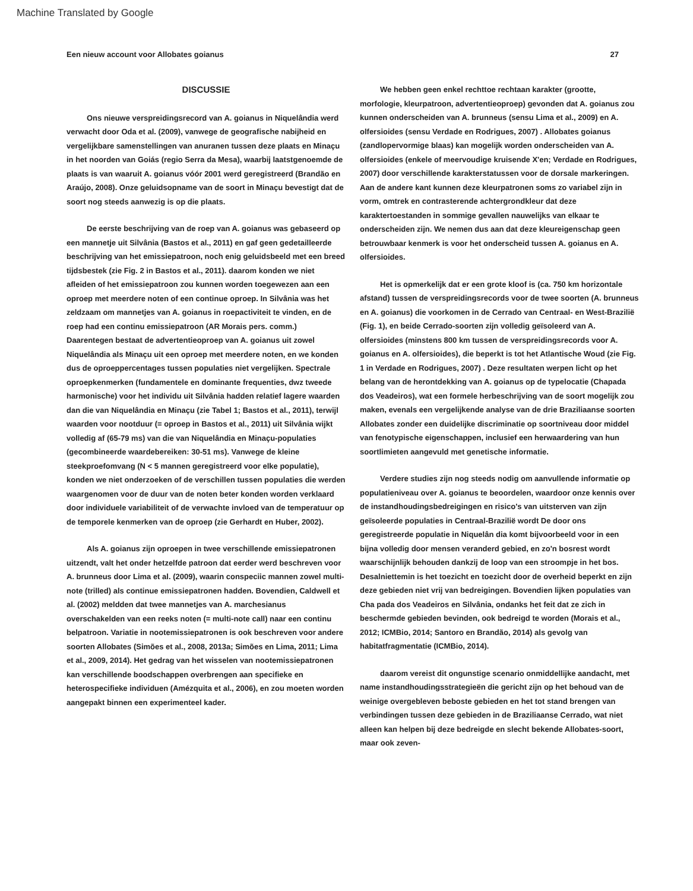Machine Translated by Google
Een nieuw account voor Allobates goianus 27
DISCUSSIE
Ons nieuwe verspreidingsrecord van A. goianus in Niquelândia werd verwacht door Oda et al. (2009), vanwege de geografische nabijheid en vergelijkbare samenstellingen van anuranen tussen deze plaats en Minaçu in het noorden van Goiás (regio Serra da Mesa), waarbij laatstgenoemde de plaats is van waaruit A. goianus vóór 2001 werd geregistreerd (Brandão en Araújo, 2008). Onze geluidsopname van de soort in Minaçu bevestigt dat de soort nog steeds aanwezig is op die plaats.
De eerste beschrijving van de roep van A. goianus was gebaseerd op een mannetje uit Silvânia (Bastos et al., 2011) en gaf geen gedetailleerde beschrijving van het emissiepatroon, noch enig geluidsbeeld met een breed tijdsbestek (zie Fig. 2 in Bastos et al., 2011). daarom konden we niet afleiden of het emissiepatroon zou kunnen worden toegewezen aan een oproep met meerdere noten of een continue oproep. In Silvânia was het zeldzaam om mannetjes van A. goianus in roepactiviteit te vinden, en de roep had een continu emissiepatroon (AR Morais pers. comm.) Daarentegen bestaat de advertentieoproep van A. goianus uit zowel Niquelândia als Minaçu uit een oproep met meerdere noten, en we konden dus de oproeppercentages tussen populaties niet vergelijken. Spectrale oproepkenmerken (fundamentele en dominante frequenties, dwz tweede harmonische) voor het individu uit Silvânia hadden relatief lagere waarden dan die van Niquelândia en Minaçu (zie Tabel 1; Bastos et al., 2011), terwijl waarden voor nootduur (= oproep in Bastos et al., 2011) uit Silvânia wijkt volledig af (65-79 ms) van die van Niquelândia en Minaçu-populaties (gecombineerde waardebereiken: 30-51 ms). Vanwege de kleine steekproefomvang (N < 5 mannen geregistreerd voor elke populatie), konden we niet onderzoeken of de verschillen tussen populaties die werden waargenomen voor de duur van de noten beter konden worden verklaard door individuele variabiliteit of de verwachte invloed van de temperatuur op de temporele kenmerken van de oproep (zie Gerhardt en Huber, 2002).
Als A. goianus zijn oproepen in twee verschillende emissiepatronen uitzendt, valt het onder hetzelfde patroon dat eerder werd beschreven voor A. brunneus door Lima et al. (2009), waarin conspeciic mannen zowel multi-note (trilled) als continue emissiepatronen hadden. Bovendien, Caldwell et al. (2002) meldden dat twee mannetjes van A. marchesianus overschakelden van een reeks noten (= multi-note call) naar een continu belpatroon. Variatie in nootemissiepatronen is ook beschreven voor andere soorten Allobates (Simões et al., 2008, 2013a; Simões en Lima, 2011; Lima et al., 2009, 2014). Het gedrag van het wisselen van nootemissiepatronen kan verschillende boodschappen overbrengen aan specifieke en heterospecifieke individuen (Amézquita et al., 2006), en zou moeten worden aangepakt binnen een experimenteel kader.
We hebben geen enkel rechttoe rechtaan karakter (grootte, morfologie, kleurpatroon, advertentieoproep) gevonden dat A. goianus zou kunnen onderscheiden van A. brunneus (sensu Lima et al., 2009) en A. olfersioides (sensu Verdade en Rodrigues, 2007) . Allobates goianus (zandlopervormige blaas) kan mogelijk worden onderscheiden van A. olfersioides (enkele of meervoudige kruisende X'en; Verdade en Rodrigues, 2007) door verschillende karakterstatussen voor de dorsale markeringen. Aan de andere kant kunnen deze kleurpatronen soms zo variabel zijn in vorm, omtrek en contrasterende achtergrondkleur dat deze karaktertoestanden in sommige gevallen nauwelijks van elkaar te onderscheiden zijn. We nemen dus aan dat deze kleureigenschap geen betrouwbaar kenmerk is voor het onderscheid tussen A. goianus en A. olfersioides.
Het is opmerkelijk dat er een grote kloof is (ca. 750 km horizontale afstand) tussen de verspreidingsrecords voor de twee soorten (A. brunneus en A. goianus) die voorkomen in de Cerrado van Centraal- en West-Brazilië (Fig. 1), en beide Cerrado-soorten zijn volledig geïsoleerd van A. olfersioides (minstens 800 km tussen de verspreidingsrecords voor A. goianus en A. olfersioides), die beperkt is tot het Atlantische Woud (zie Fig. 1 in Verdade en Rodrigues, 2007) . Deze resultaten werpen licht op het belang van de herontdekking van A. goianus op de typelocatie (Chapada dos Veadeiros), wat een formele herbeschrijving van de soort mogelijk zou maken, evenals een vergelijkende analyse van de drie Braziliaanse soorten Allobates zonder een duidelijke discriminatie op soortniveau door middel van fenotypische eigenschappen, inclusief een herwaardering van hun soortlimieten aangevuld met genetische informatie.
Verdere studies zijn nog steeds nodig om aanvullende informatie op populatieniveau over A. goianus te beoordelen, waardoor onze kennis over de instandhoudingsbedreigingen en risico's van uitsterven van zijn geïsoleerde populaties in Centraal-Brazilië wordt De door ons geregistreerde populatie in Niquelân dia komt bijvoorbeeld voor in een bijna volledig door mensen veranderd gebied, en zo'n bosrest wordt waarschijnlijk behouden dankzij de loop van een stroompje in het bos. Desalniettemin is het toezicht en toezicht door de overheid beperkt en zijn deze gebieden niet vrij van bedreigingen. Bovendien lijken populaties van Cha pada dos Veadeiros en Silvânia, ondanks het feit dat ze zich in beschermde gebieden bevinden, ook bedreigd te worden (Morais et al., 2012; ICMBio, 2014; Santoro en Brandão, 2014) als gevolg van habitatfragmentatie (ICMBio, 2014).
daarom vereist dit ongunstige scenario onmiddellijke aandacht, met name instandhoudingsstrategieën die gericht zijn op het behoud van de weinige overgebleven beboste gebieden en het tot stand brengen van verbindingen tussen deze gebieden in de Braziliaanse Cerrado, wat niet alleen kan helpen bij deze bedreigde en slecht bekende Allobates-soort, maar ook zeven-